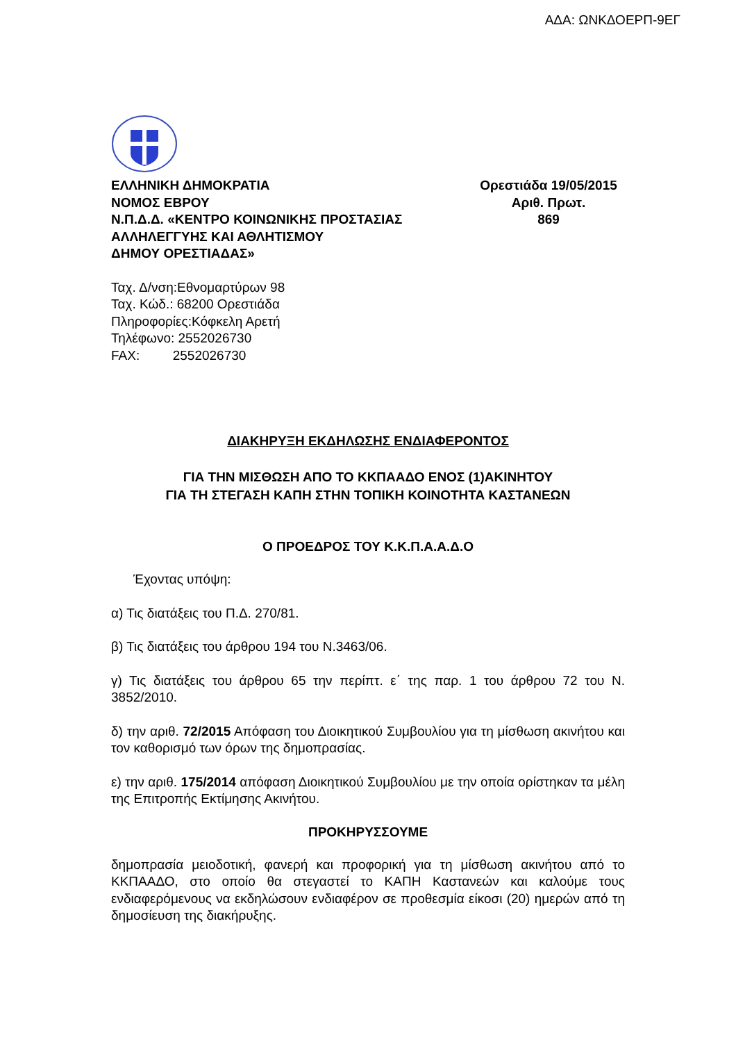ΑΔΑ: ΩΝΚΔΟΕΡΠ-9ΕΓ
ΕΛΛΗΝΙΚΗ ΔΗΜΟΚΡΑΤΙΑ
ΝΟΜΟΣ ΕΒΡΟΥ
Ν.Π.Δ.Δ. «ΚΕΝΤΡΟ ΚΟΙΝΩΝΙΚΗΣ ΠΡΟΣΤΑΣΙΑΣ
ΑΛΛΗΛΕΓΓΥΗΣ ΚΑΙ ΑΘΛΗΤΙΣΜΟΥ
ΔΗΜΟΥ ΟΡΕΣΤΙΑΔΑΣ»
Ορεστιάδα 19/05/2015
Αριθ. Πρωτ.
869
Ταχ. Δ/νση:Εθνομαρτύρων 98
Ταχ. Κώδ.: 68200 Ορεστιάδα
Πληροφορίες:Κόφκελη Αρετή
Τηλέφωνο: 2552026730
FAX: 2552026730
ΔΙΑΚΗΡΥΞΗ ΕΚΔΗΛΩΣΗΣ ΕΝΔΙΑΦΕΡΟΝΤΟΣ
ΓΙΑ ΤΗΝ ΜΙΣΘΩΣΗ ΑΠΟ ΤΟ ΚΚΠΑΑΔΟ ΕΝΟΣ (1)ΑΚΙΝΗΤΟΥ
ΓΙΑ ΤΗ ΣΤΕΓΑΣΗ ΚΑΠΗ ΣΤΗΝ ΤΟΠΙΚΗ ΚΟΙΝΟΤΗΤΑ ΚΑΣΤΑΝΕΩΝ
Ο ΠΡΟΕΔΡΟΣ ΤΟΥ Κ.Κ.Π.Α.Α.Δ.Ο
Έχοντας υπόψη:
α) Τις διατάξεις του Π.Δ. 270/81.
β) Τις διατάξεις του άρθρου 194 του Ν.3463/06.
γ) Τις διατάξεις του άρθρου 65 την περίπτ. ε΄ της παρ. 1 του άρθρου 72 του Ν. 3852/2010.
δ) την αριθ. 72/2015 Απόφαση του Διοικητικού Συμβουλίου για τη μίσθωση ακινήτου και τον καθορισμό των όρων της δημοπρασίας.
ε) την αριθ. 175/2014 απόφαση Διοικητικού Συμβουλίου με την οποία ορίστηκαν τα μέλη της Επιτροπής Εκτίμησης Ακινήτου.
ΠΡΟΚΗΡΥΣΣΟΥΜΕ
δημοπρασία μειοδοτική, φανερή και προφορική για τη μίσθωση ακινήτου από το ΚΚΠΑΑΔΟ, στο οποίο θα στεγαστεί το ΚΑΠΗ Καστανεών και καλούμε τους ενδιαφερόμενους να εκδηλώσουν ενδιαφέρον σε προθεσμία είκοσι (20) ημερών από τη δημοσίευση της διακήρυξης.